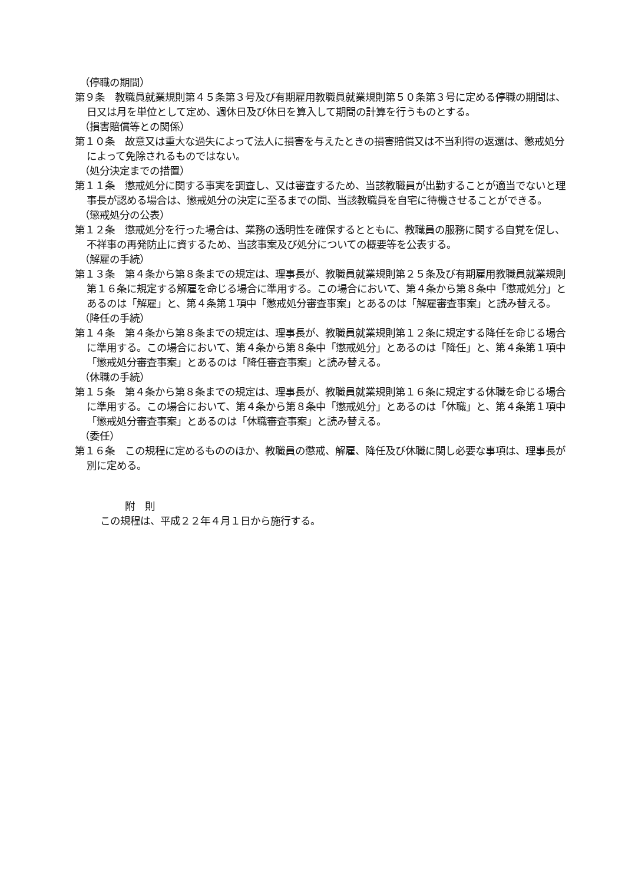（停職の期間）
第９条　教職員就業規則第４５条第３号及び有期雇用教職員就業規則第５０条第３号に定める停職の期間は、日又は月を単位として定め、週休日及び休日を算入して期間の計算を行うものとする。
（損害賠償等との関係）
第１０条　故意又は重大な過失によって法人に損害を与えたときの損害賠償又は不当利得の返還は、懲戒処分によって免除されるものではない。
（処分決定までの措置）
第１１条　懲戒処分に関する事実を調査し、又は審査するため、当該教職員が出勤することが適当でないと理事長が認める場合は、懲戒処分の決定に至るまでの間、当該教職員を自宅に待機させることができる。
（懲戒処分の公表）
第１２条　懲戒処分を行った場合は、業務の透明性を確保するとともに、教職員の服務に関する自覚を促し、不祥事の再発防止に資するため、当該事案及び処分についての概要等を公表する。
（解雇の手続）
第１３条　第４条から第８条までの規定は、理事長が、教職員就業規則第２５条及び有期雇用教職員就業規則第１６条に規定する解雇を命じる場合に準用する。この場合において、第４条から第８条中「懲戒処分」とあるのは「解雇」と、第４条第１項中「懲戒処分審査事案」とあるのは「解雇審査事案」と読み替える。
（降任の手続）
第１４条　第４条から第８条までの規定は、理事長が、教職員就業規則第１２条に規定する降任を命じる場合に準用する。この場合において、第４条から第８条中「懲戒処分」とあるのは「降任」と、第４条第１項中「懲戒処分審査事案」とあるのは「降任審査事案」と読み替える。
（休職の手続）
第１５条　第４条から第８条までの規定は、理事長が、教職員就業規則第１６条に規定する休職を命じる場合に準用する。この場合において、第４条から第８条中「懲戒処分」とあるのは「休職」と、第４条第１項中「懲戒処分審査事案」とあるのは「休職審査事案」と読み替える。
（委任）
第１６条　この規程に定めるもののほか、教職員の懲戒、解雇、降任及び休職に関し必要な事項は、理事長が別に定める。
附　則
この規程は、平成２２年４月１日から施行する。